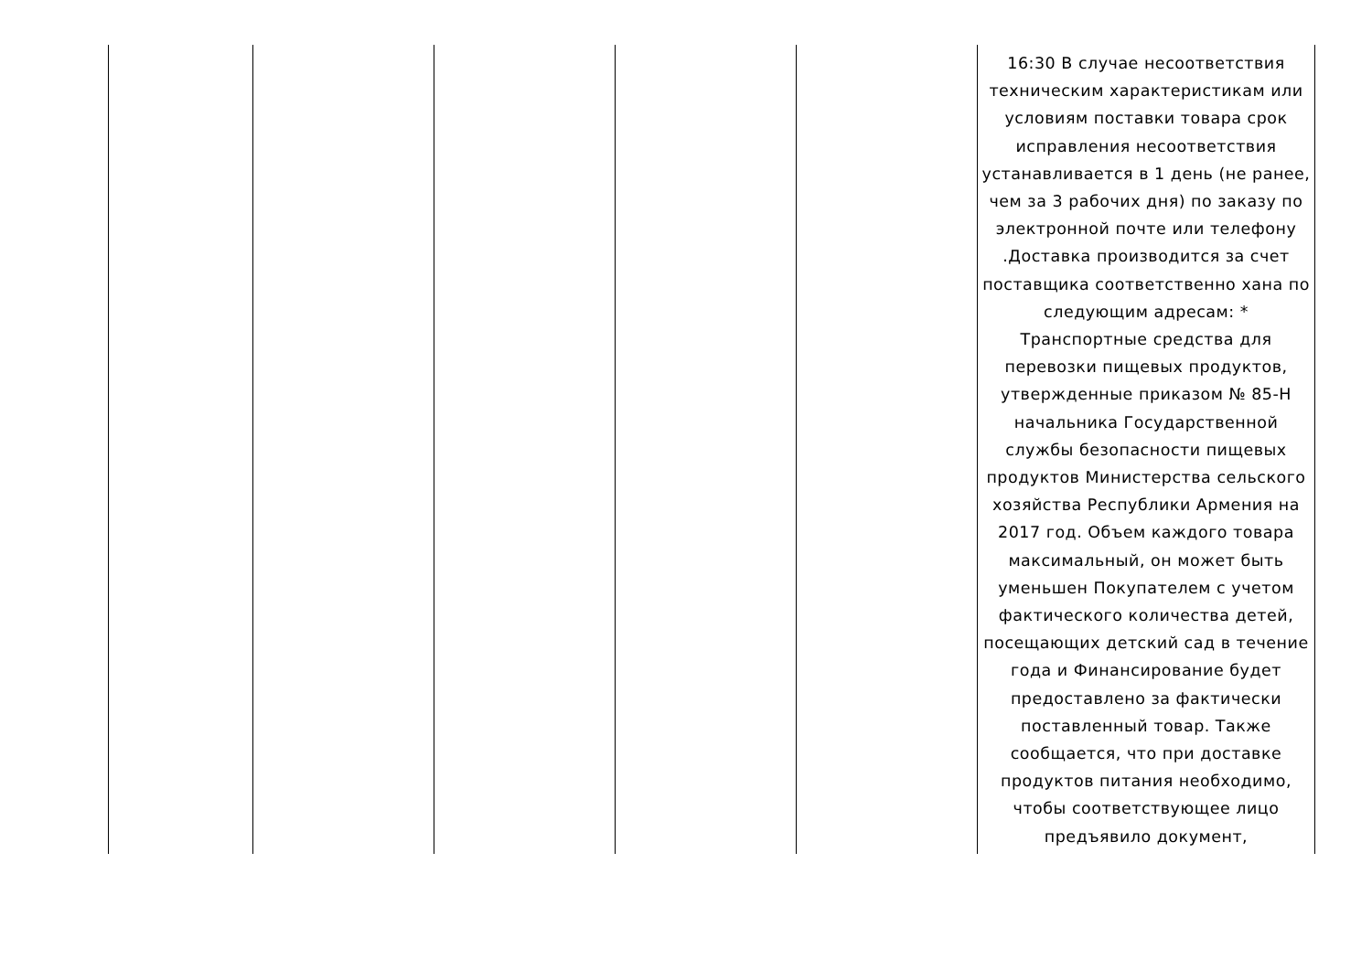| | | | | | 16:30 В случае несоответствия техническим характеристикам или условиям поставки товара срок исправления несоответствия устанавливается в 1 день (не ранее, чем за 3 рабочих дня) по заказу по электронной почте или телефону .Доставка производится за счет поставщика соответственно хана по следующим адресам: * Транспортные средства для перевозки пищевых продуктов, утвержденные приказом № 85-Н начальника Государственной службы безопасности пищевых продуктов Министерства сельского хозяйства Республики Армения на 2017 год. Объем каждого товара максимальный, он может быть уменьшен Покупателем с учетом фактического количества детей, посещающих детский сад в течение года и Финансирование будет предоставлено за фактически поставленный товар. Также сообщается, что при доставке продуктов питания необходимо, чтобы соответствующее лицо предъявило документ, |